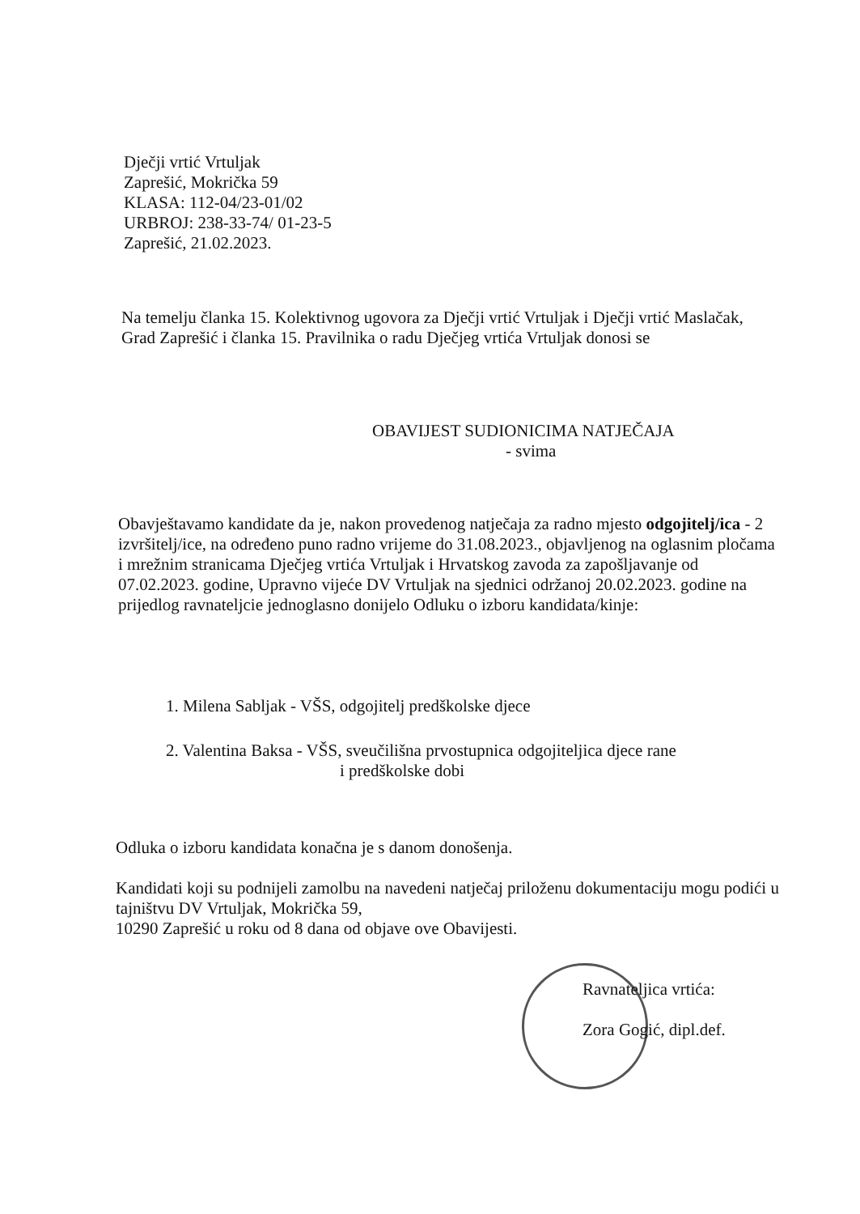Dječji vrtić Vrtuljak
Zaprešić, Mokrička 59
KLASA: 112-04/23-01/02
URBROJ: 238-33-74/ 01-23-5
Zaprešić, 21.02.2023.
Na temelju članka 15. Kolektivnog ugovora za Dječji vrtić Vrtuljak i Dječji vrtić Maslačak, Grad Zaprešić i članka 15. Pravilnika o radu Dječjeg vrtića Vrtuljak donosi se
OBAVIJEST SUDIONICIMA NATJEČAJA
- svima
Obavještavamo kandidate da je, nakon provedenog natječaja za radno mjesto odgojitelj/ica - 2 izvršitelj/ice, na određeno puno radno vrijeme do 31.08.2023., objavljenog na oglasnim pločama i mrežnim stranicama Dječjeg vrtića Vrtuljak i Hrvatskog zavoda za zapošljavanje od 07.02.2023. godine, Upravno vijeće DV Vrtuljak na sjednici održanoj 20.02.2023. godine na prijedlog ravnateljcie jednoglasno donijelo Odluku o izboru kandidata/kinje:
1. Milena Sabljak - VŠS, odgojitelj predškolske djece
2. Valentina Baksa - VŠS, sveučilišna prvostupnica odgojiteljica djece rane
i predškolske dobi
Odluka o izboru kandidata konačna je s danom donošenja.
Kandidati koji su podnijeli zamolbu na navedeni natječaj priloženu dokumentaciju mogu podići u tajništvu DV Vrtuljak, Mokrička 59,
10290 Zaprešić u roku od 8 dana od objave ove Obavijesti.
Ravnateljica vrtića:
Zora Gogić, dipl.def.